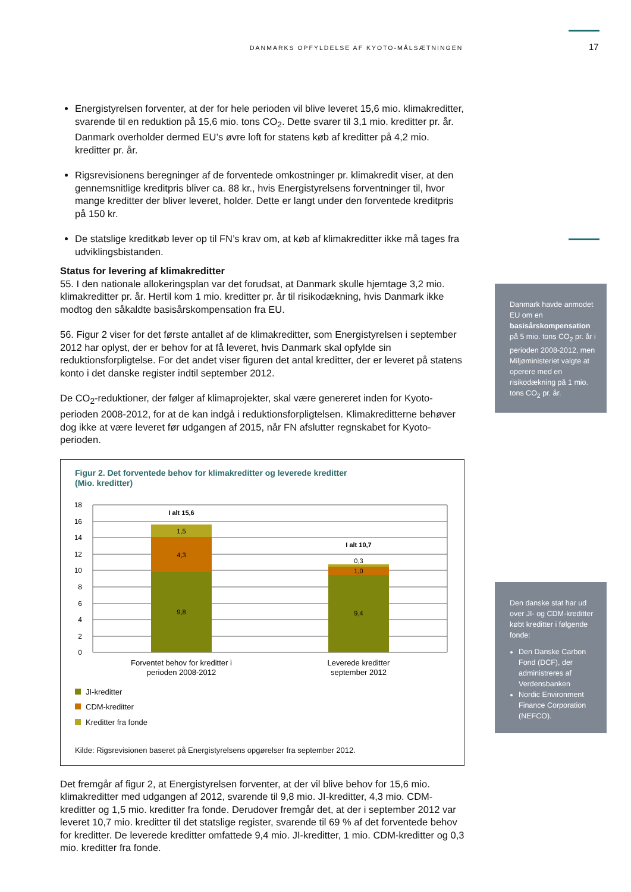DANMARKS OPFYLDELSE AF KYOTO-MÅLSÆTNINGEN
17
Energistyrelsen forventer, at der for hele perioden vil blive leveret 15,6 mio. klimakreditter, svarende til en reduktion på 15,6 mio. tons CO<sub>2</sub>. Dette svarer til 3,1 mio. kreditter pr. år. Danmark overholder dermed EU’s øvre loft for statens køb af kreditter på 4,2 mio. kreditter pr. år.
Rigsrevisionens beregninger af de forventede omkostninger pr. klimakredit viser, at den gennemsnitlige kreditpris bliver ca. 88 kr., hvis Energistyrelsens forventninger til, hvor mange kreditter der bliver leveret, holder. Dette er langt under den forventede kreditpris på 150 kr.
De statslige kreditkøb lever op til FN’s krav om, at køb af klimakreditter ikke må tages fra udviklingsbistanden.
Status for levering af klimakreditter
55. I den nationale allokeringsplan var det forudsat, at Danmark skulle hjemtage 3,2 mio. klimakreditter pr. år. Hertil kom 1 mio. kreditter pr. år til risikodækning, hvis Danmark ikke modtog den såkaldte basisårskompensation fra EU.
56. Figur 2 viser for det første antallet af de klimakreditter, som Energistyrelsen i september 2012 har oplyst, der er behov for at få leveret, hvis Danmark skal opfylde sin reduktionsforpligtelse. For det andet viser figuren det antal kreditter, der er leveret på statens konto i det danske register indtil september 2012.
De CO<sub>2</sub>-reduktioner, der følger af klimaprojekter, skal være genereret inden for Kyoto-perioden 2008-2012, for at de kan indgå i reduktionsforpligtelsen. Klimakreditterne behøver dog ikke at være leveret før udgangen af 2015, når FN afslutter regnskabet for Kyoto-perioden.
Figur 2. Det forventede behov for klimakreditter og leverede kreditter
(Mio. kreditter)
18
16
14
12
10
8
6
4
2
0
9,8
4,3
1,5
9,4
1,0
0,3
I alt 15,6
I alt 10,7
Forventet behov for kreditter i
perioden 2008-2012
Leverede kreditter
september 2012
JI-kreditter
CDM-kreditter
Kreditter fra fonde
Kilde: Rigsrevisionen baseret på Energistyrelsens opgørelser fra september 2012.
Det fremgår af figur 2, at Energistyrelsen forventer, at der vil blive behov for 15,6 mio. klimakreditter med udgangen af 2012, svarende til 9,8 mio. JI-kreditter, 4,3 mio. CDM-kreditter og 1,5 mio. kreditter fra fonde. Derudover fremgår det, at der i september 2012 var leveret 10,7 mio. kreditter til det statslige register, svarende til 69 % af det forventede behov for kreditter. De leverede kreditter omfattede 9,4 mio. JI-kreditter, 1 mio. CDM-kreditter og 0,3 mio. kreditter fra fonde.
Danmark havde anmodet EU om en basisårskompensation på 5 mio. tons CO<sub>2</sub> pr. år i perioden 2008-2012, men Miljøministeriet valgte at operere med en risikodækning på 1 mio. tons CO<sub>2</sub> pr. år.
Den danske stat har ud over JI- og CDM-kreditter købt kreditter i følgende fonde:
Den Danske Carbon Fond (DCF), der administreres af Verdensbanken
Nordic Environment Finance Corporation (NEFCO).